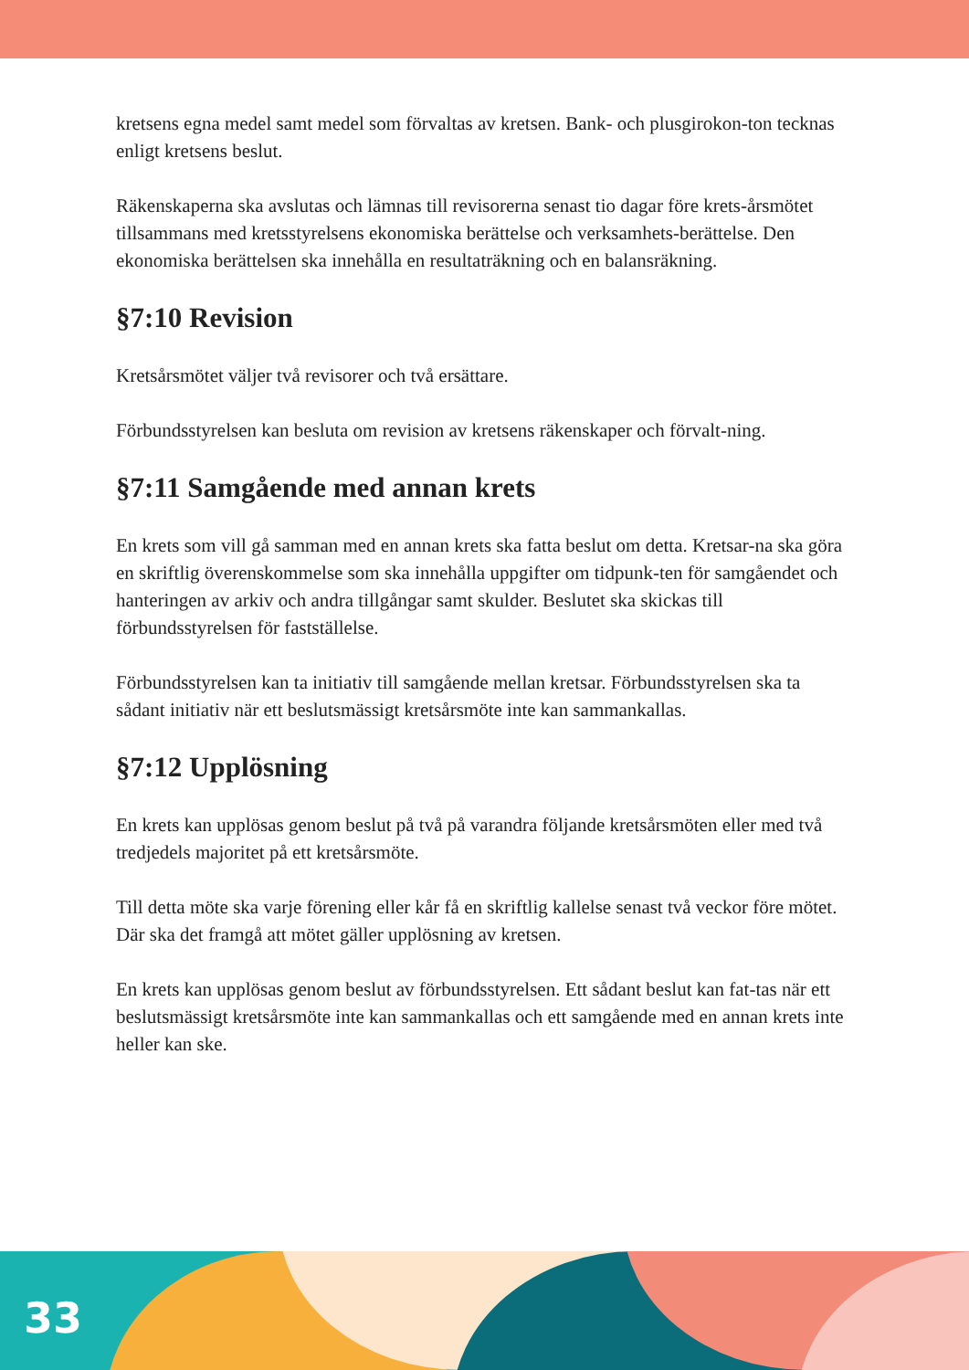kretsens egna medel samt medel som förvaltas av kretsen. Bank- och plusgirokon-ton tecknas enligt kretsens beslut.
Räkenskaperna ska avslutas och lämnas till revisorerna senast tio dagar före krets-årsmötet tillsammans med kretsstyrelsens ekonomiska berättelse och verksamhets-berättelse. Den ekonomiska berättelsen ska innehålla en resultaträkning och en balansräkning.
§7:10 Revision
Kretsårsmötet väljer två revisorer och två ersättare.
Förbundsstyrelsen kan besluta om revision av kretsens räkenskaper och förvalt-ning.
§7:11 Samgående med annan krets
En krets som vill gå samman med en annan krets ska fatta beslut om detta. Kretsar-na ska göra en skriftlig överenskommelse som ska innehålla uppgifter om tidpunk-ten för samgåendet och hanteringen av arkiv och andra tillgångar samt skulder. Beslutet ska skickas till förbundsstyrelsen för fastställelse.
Förbundsstyrelsen kan ta initiativ till samgående mellan kretsar. Förbundsstyrelsen ska ta sådant initiativ när ett beslutsmässigt kretsårsmöte inte kan sammankallas.
§7:12 Upplösning
En krets kan upplösas genom beslut på två på varandra följande kretsårsmöten eller med två tredjedels majoritet på ett kretsårsmöte.
Till detta möte ska varje förening eller kår få en skriftlig kallelse senast två veckor före mötet. Där ska det framgå att mötet gäller upplösning av kretsen.
En krets kan upplösas genom beslut av förbundsstyrelsen. Ett sådant beslut kan fat-tas när ett beslutsmässigt kretsårsmöte inte kan sammankallas och ett samgående med en annan krets inte heller kan ske.
33